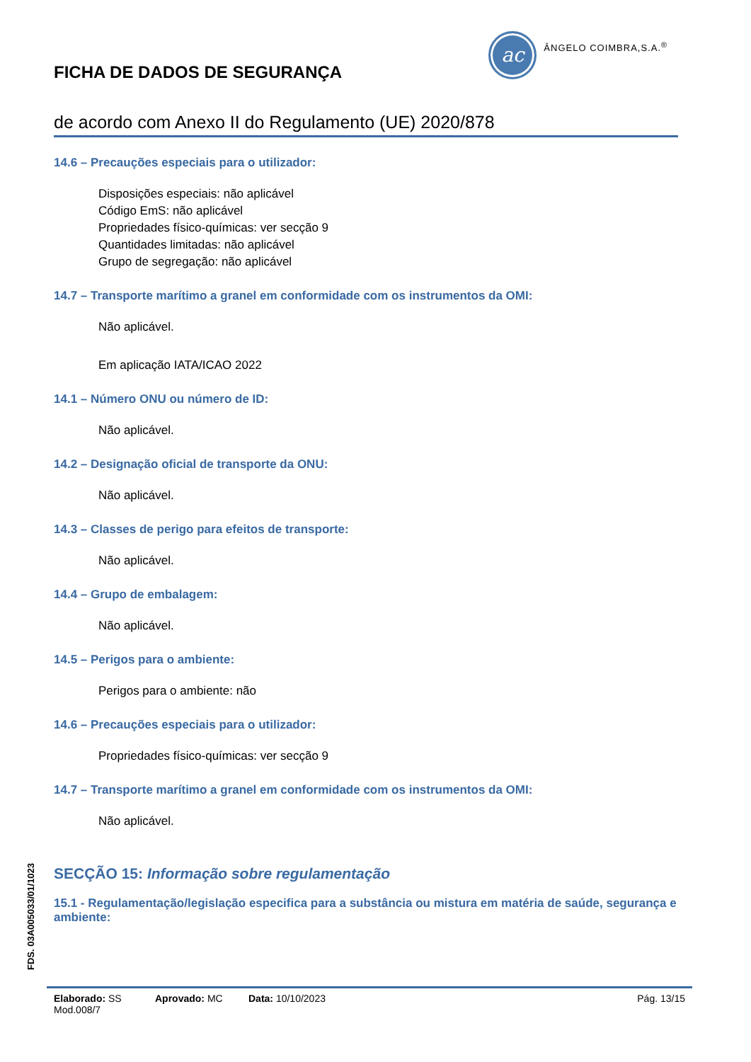FICHA DE DADOS DE SEGURANÇA
ac
ÂNGELO COIMBRA,S.A.<sup>®</sup>
de acordo com Anexo II do Regulamento (UE) 2020/878
14.6 – Precauções especiais para o utilizador:
Disposições especiais: não aplicável
Código EmS: não aplicável
Propriedades físico-químicas: ver secção 9
Quantidades limitadas: não aplicável
Grupo de segregação: não aplicável
14.7 – Transporte marítimo a granel em conformidade com os instrumentos da OMI:
Não aplicável.
Em aplicação IATA/ICAO 2022
14.1 – Número ONU ou número de ID:
Não aplicável.
14.2 – Designação oficial de transporte da ONU:
Não aplicável.
14.3 – Classes de perigo para efeitos de transporte:
Não aplicável.
14.4 – Grupo de embalagem:
Não aplicável.
14.5 – Perigos para o ambiente:
Perigos para o ambiente: não
14.6 – Precauções especiais para o utilizador:
Propriedades físico-químicas: ver secção 9
14.7 – Transporte marítimo a granel em conformidade com os instrumentos da OMI:
Não aplicável.
SECÇÃO 15: Informação sobre regulamentação
15.1 - Regulamentação/legislação especifica para a substância ou mistura em matéria de saúde, segurança e ambiente:
FDS. 03A005033/01/1023
Elaborado: SS Aprovado: MC Data: 10/10/2023 Pág. 13/15
Mod.008/7